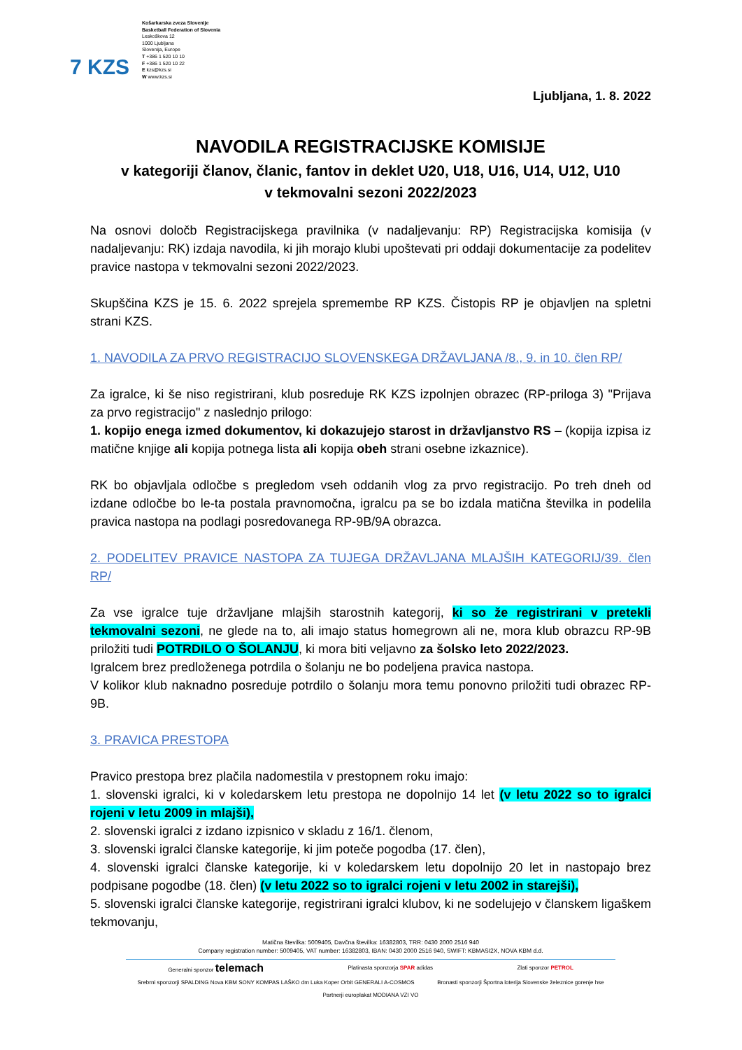7 KZS
Košarkarska zveza Slovenije
Basketball Federation of Slovenia
Leskoškova 12
1000 Ljubljana
Slovenija, Europe
T +386 1 520 10 10
F +386 1 520 10 22
E kzs@kzs.si
W www.kzs.si
Ljubljana, 1. 8. 2022
NAVODILA REGISTRACIJSKE KOMISIJE
v kategoriji članov, članic, fantov in deklet U20, U18, U16, U14, U12, U10
v tekmovalni sezoni 2022/2023
Na osnovi določb Registracijskega pravilnika (v nadaljevanju: RP) Registracijska komisija (v nadaljevanju: RK) izdaja navodila, ki jih morajo klubi upoštevati pri oddaji dokumentacije za podelitev pravice nastopa v tekmovalni sezoni 2022/2023.
Skupščina KZS je 15. 6. 2022 sprejela spremembe RP KZS. Čistopis RP je objavljen na spletni strani KZS.
1. NAVODILA ZA PRVO REGISTRACIJO SLOVENSKEGA DRŽAVLJANA /8., 9. in 10. člen RP/
Za igralce, ki še niso registrirani, klub posreduje RK KZS izpolnjen obrazec (RP-priloga 3) "Prijava za prvo registracijo" z naslednjo prilogo:
1. kopijo enega izmed dokumentov, ki dokazujejo starost in državljanstvo RS – (kopija izpisa iz matične knjige ali kopija potnega lista ali kopija obeh strani osebne izkaznice).
RK bo objavljala odločbe s pregledom vseh oddanih vlog za prvo registracijo. Po treh dneh od izdane odločbe bo le-ta postala pravnomočna, igralcu pa se bo izdala matična številka in podelila pravica nastopa na podlagi posredovanega RP-9B/9A obrazca.
2. PODELITEV PRAVICE NASTOPA ZA TUJEGA DRŽAVLJANA MLAJŠIH KATEGORIJ/39. člen RP/
Za vse igralce tuje državljane mlajših starostnih kategorij, ki so že registrirani v pretekli tekmovalni sezoni, ne glede na to, ali imajo status homegrown ali ne, mora klub obrazcu RP-9B priložiti tudi POTRDILO O ŠOLANJU, ki mora biti veljavno za šolsko leto 2022/2023.
Igralcem brez predloženega potrdila o šolanju ne bo podeljena pravica nastopa.
V kolikor klub naknadno posreduje potrdilo o šolanju mora temu ponovno priložiti tudi obrazec RP-9B.
3. PRAVICA PRESTOPA
Pravico prestopa brez plačila nadomestila v prestopnem roku imajo:
1. slovenski igralci, ki v koledarskem letu prestopa ne dopolnijo 14 let (v letu 2022 so to igralci rojeni v letu 2009 in mlajši),
2. slovenski igralci z izdano izpisnico v skladu z 16/1. členom,
3. slovenski igralci članske kategorije, ki jim poteče pogodba (17. člen),
4. slovenski igralci članske kategorije, ki v koledarskem letu dopolnijo 20 let in nastopajo brez podpisane pogodbe (18. člen) (v letu 2022 so to igralci rojeni v letu 2002 in starejši),
5. slovenski igralci članske kategorije, registrirani igralci klubov, ki ne sodelujejo v članskem ligaškem tekmovanju,
Matična številka: 5009405, Davčna številka: 16382803, TRR: 0430 2000 2516 940
Company registration number: 5009405, VAT number: 16382803, IBAN: 0430 2000 2516 940, SWIFT: KBMASI2X, NOVA KBM d.d.
Generalni sponzor telemach Platinasta sponzorja SPAR adidas Zlati sponzor PETROL
Srebrni sponzorji SPALDING Nova KBM SONY KOMPAS LAŠKO dm Luka Koper Orbit GENERALI A-COSMOS Bronasti sponzorji Športna loterija Slovenske železnice gorenje hse
Partnerji europlakat MODIANA VZI VO